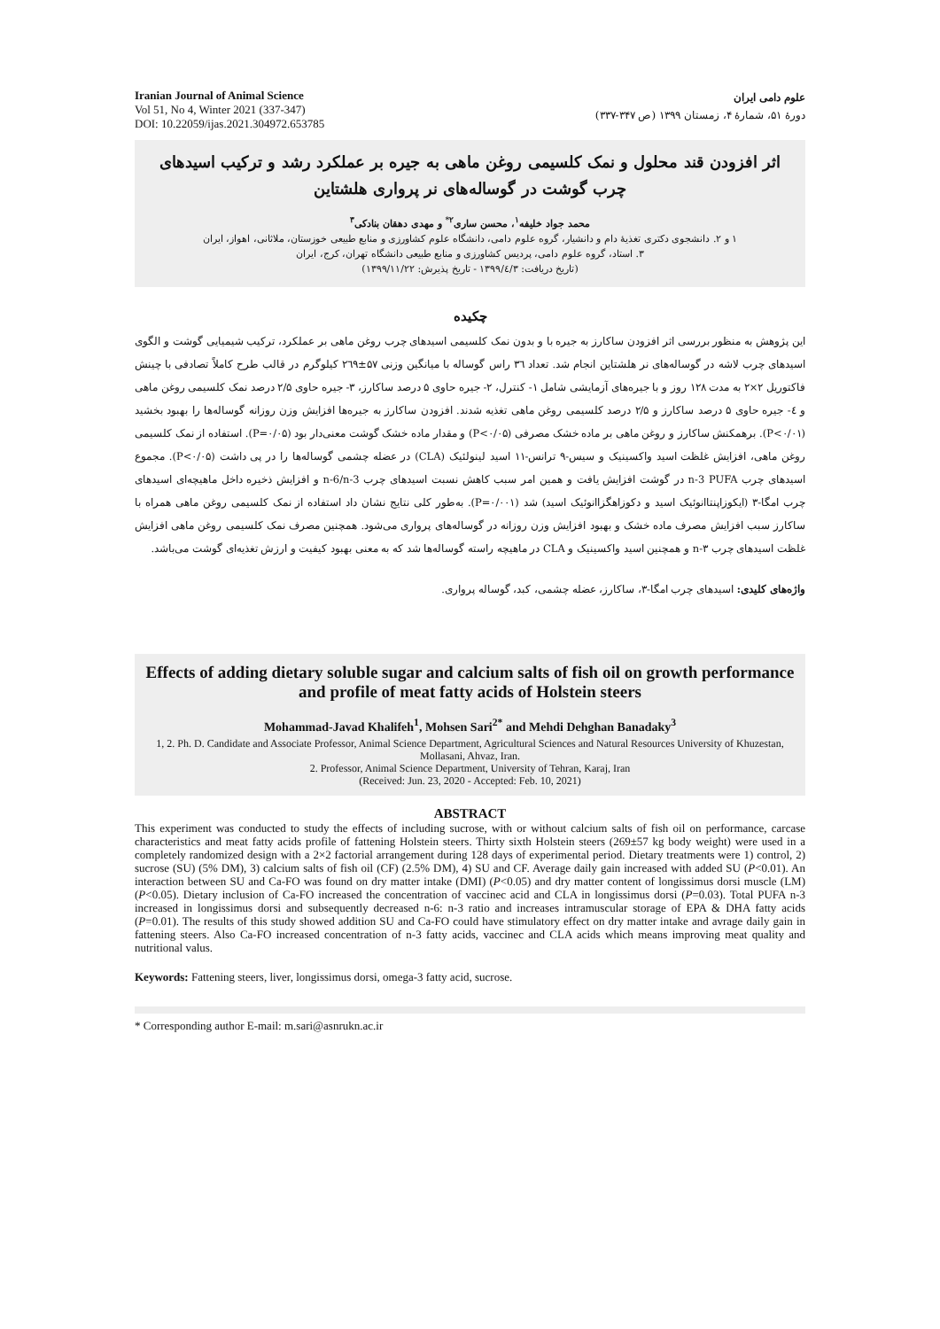Iranian Journal of Animal Science
Vol 51, No 4, Winter 2021 (337-347)
DOI: 10.22059/ijas.2021.304972.653785
علوم دامی ایران
دورهٔ ۵۱، شمارهٔ ۴، زمستان ۱۳۹۹ (ص ۳۴۷-۳۳۷)
اثر افزودن قند محلول و نمک کلسیمی روغن ماهی به جیره بر عملکرد رشد و ترکیب اسیدهای چرب گوشت در گوساله‌های نر پرواری هلشتاین
محمد جواد خلیفه<sup>۱</sup>، محسن ساری<sup>۲*</sup> و مهدی دهقان بنادکی<sup>۳</sup>
۱ و ۲. دانشجوی دکتری تغذیهٔ دام و دانشیار، گروه علوم دامی، دانشگاه علوم کشاورزی و منابع طبیعی خوزستان، ملاثانی، اهواز، ایران
۳. استاد، گروه علوم دامی، پردیس کشاورزی و منابع طبیعی دانشگاه تهران، کرج، ایران
(تاریخ دریافت: ۱۳۹۹/٤/۳ - تاریخ پذیرش: ۱۳۹۹/۱۱/۲۲)
چکیده
این پژوهش به منظور بررسی اثر افزودن ساکارز به جیره با و بدون نمک کلسیمی اسیدهای چرب روغن ماهی بر عملکرد، ترکیب شیمیایی گوشت و الگوی اسیدهای چرب لاشه در گوساله‌های نر هلشتاین انجام شد. تعداد ۳٦ راس گوساله با میانگین وزنی ۵۷±۲٦۹ کیلوگرم در قالب طرح کاملاً تصادفی با چینش فاکتوریل ۲×۲ به مدت ۱۲۸ روز و با جیره‌های آزمایشی شامل ۱- کنترل، ۲- جیره حاوی ۵ درصد ساکارز، ۳- جیره حاوی ۲/۵ درصد نمک کلسیمی روغن ماهی و ٤- جیره حاوی ۵ درصد ساکارز و ۲/۵ درصد کلسیمی روغن ماهی تغذیه شدند. افزودن ساکارز به جیره‌ها افزایش وزن روزانه گوساله‌ها را بهبود بخشید (P<۰/۰۱). برهمکنش ساکارز و روغن ماهی بر ماده خشک مصرفی (P<۰/۰۵) و مقدار ماده خشک گوشت معنی‌دار بود (P=۰/۰۵). استفاده از نمک کلسیمی روغن ماهی، افزایش غلظت اسید واکسینیک و سیس-۹ ترانس-۱۱ اسید لینولئیک (CLA) در عضله چشمی گوساله‌ها را در پی داشت (P<۰/۰۵). مجموع اسیدهای چرب n-3 PUFA در گوشت افزایش یافت و همین امر سبب کاهش نسبت اسیدهای چرب n-6/n-3 و افزایش ذخیره داخل ماهیچه‌ای اسیدهای چرب امگا-۳ (ایکوزاپنتاانوئیک اسید و دکوزاهگزاانوئیک اسید) شد (P=۰/۰۰۱). به‌طور کلی نتایج نشان داد استفاده از نمک کلسیمی روغن ماهی همراه با ساکارز سبب افزایش مصرف ماده خشک و بهبود افزایش وزن روزانه در گوساله‌های پرواری می‌شود. همچنین مصرف نمک کلسیمی روغن ماهی افزایش غلظت اسیدهای چرب n-۳ و همچنین اسید واکسینیک و CLA در ماهیچه راسته گوساله‌ها شد که به معنی بهبود کیفیت و ارزش تغذیه‌ای گوشت می‌باشد.
واژه‌های کلیدی: اسیدهای چرب امگا-۳، ساکارز، عضله چشمی، کبد، گوساله پرواری.
Effects of adding dietary soluble sugar and calcium salts of fish oil on growth performance and profile of meat fatty acids of Holstein steers
Mohammad-Javad Khalifeh<sup>1</sup>, Mohsen Sari<sup>2*</sup> and Mehdi Dehghan Banadaky<sup>3</sup>
1, 2. Ph. D. Candidate and Associate Professor, Animal Science Department, Agricultural Sciences and Natural Resources University of Khuzestan, Mollasani, Ahvaz, Iran.
2. Professor, Animal Science Department, University of Tehran, Karaj, Iran
(Received: Jun. 23, 2020 - Accepted: Feb. 10, 2021)
ABSTRACT
This experiment was conducted to study the effects of including sucrose, with or without calcium salts of fish oil on performance, carcase characteristics and meat fatty acids profile of fattening Holstein steers. Thirty sixth Holstein steers (269±57 kg body weight) were used in a completely randomized design with a 2×2 factorial arrangement during 128 days of experimental period. Dietary treatments were 1) control, 2) sucrose (SU) (5% DM), 3) calcium salts of fish oil (CF) (2.5% DM), 4) SU and CF. Average daily gain increased with added SU (P<0.01). An interaction between SU and Ca-FO was found on dry matter intake (DMI) (P<0.05) and dry matter content of longissimus dorsi muscle (LM) (P<0.05). Dietary inclusion of Ca-FO increased the concentration of vaccinec acid and CLA in longissimus dorsi (P=0.03). Total PUFA n-3 increased in longissimus dorsi and subsequently decreased n-6: n-3 ratio and increases intramuscular storage of EPA & DHA fatty acids (P=0.01). The results of this study showed addition SU and Ca-FO could have stimulatory effect on dry matter intake and avrage daily gain in fattening steers. Also Ca-FO increased concentration of n-3 fatty acids, vaccinec and CLA acids which means improving meat quality and nutritional valus.
Keywords: Fattening steers, liver, longissimus dorsi, omega-3 fatty acid, sucrose.
* Corresponding author E-mail: m.sari@asnrukn.ac.ir